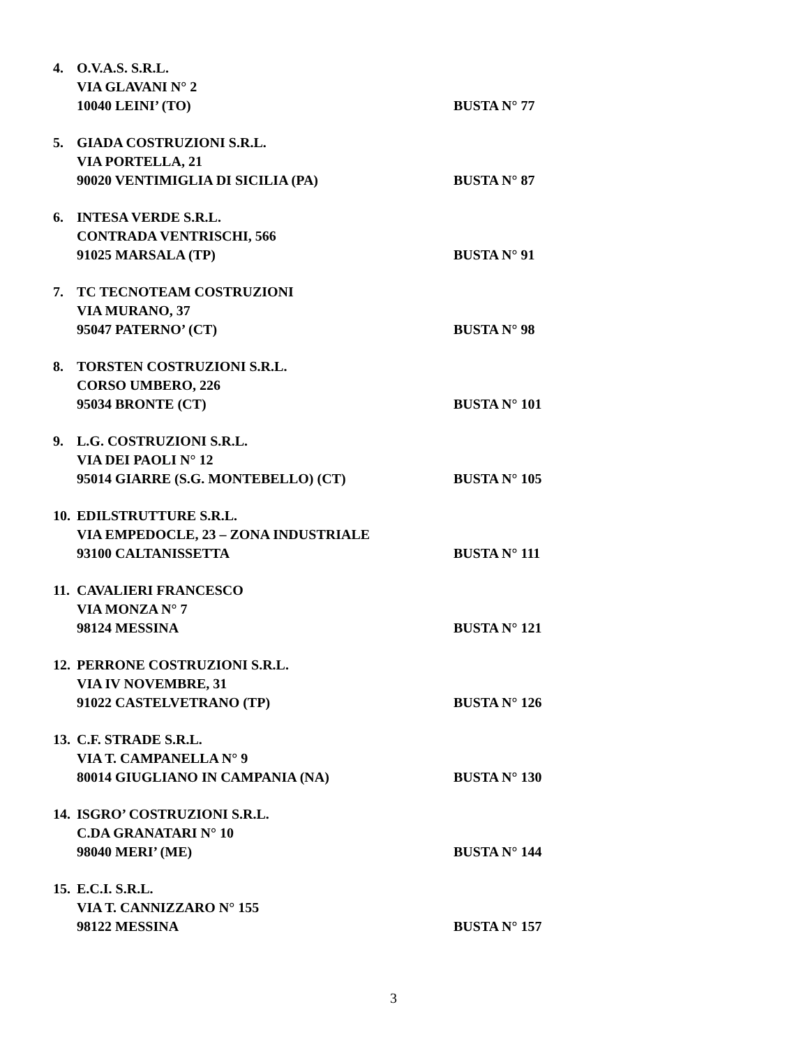4. O.V.A.S. S.R.L.
VIA GLAVANI N° 2
10040 LEINI’ (TO)
BUSTA N° 77
5. GIADA COSTRUZIONI S.R.L.
VIA PORTELLA, 21
90020 VENTIMIGLIA DI SICILIA (PA)
BUSTA N° 87
6. INTESA VERDE S.R.L.
CONTRADA VENTRISCHI, 566
91025 MARSALA (TP)
BUSTA N° 91
7. TC TECNOTEAM COSTRUZIONI
VIA MURANO, 37
95047 PATERNO’ (CT)
BUSTA N° 98
8. TORSTEN COSTRUZIONI S.R.L.
CORSO UMBERO, 226
95034 BRONTE (CT)
BUSTA N° 101
9. L.G. COSTRUZIONI S.R.L.
VIA DEI PAOLI N° 12
95014 GIARRE (S.G. MONTEBELLO) (CT)
BUSTA N° 105
10.
EDILSTRUTTURE S.R.L.
VIA EMPEDOCLE, 23 – ZONA INDUSTRIALE
93100 CALTANISSETTA
BUSTA N° 111
11.
CAVALIERI FRANCESCO
VIA MONZA N° 7
98124 MESSINA
BUSTA N° 121
12.
PERRONE COSTRUZIONI S.R.L.
VIA IV NOVEMBRE, 31
91022 CASTELVETRANO (TP)
BUSTA N° 126
13.
C.F. STRADE S.R.L.
VIA T. CAMPANELLA N° 9
80014 GIUGLIANO IN CAMPANIA (NA)
BUSTA N° 130
14.
ISGRO’ COSTRUZIONI S.R.L.
C.DA GRANATARI N° 10
98040 MERI’ (ME)
BUSTA N° 144
15.
E.C.I. S.R.L.
VIA T. CANNIZZARO N° 155
98122 MESSINA
BUSTA N° 157
3